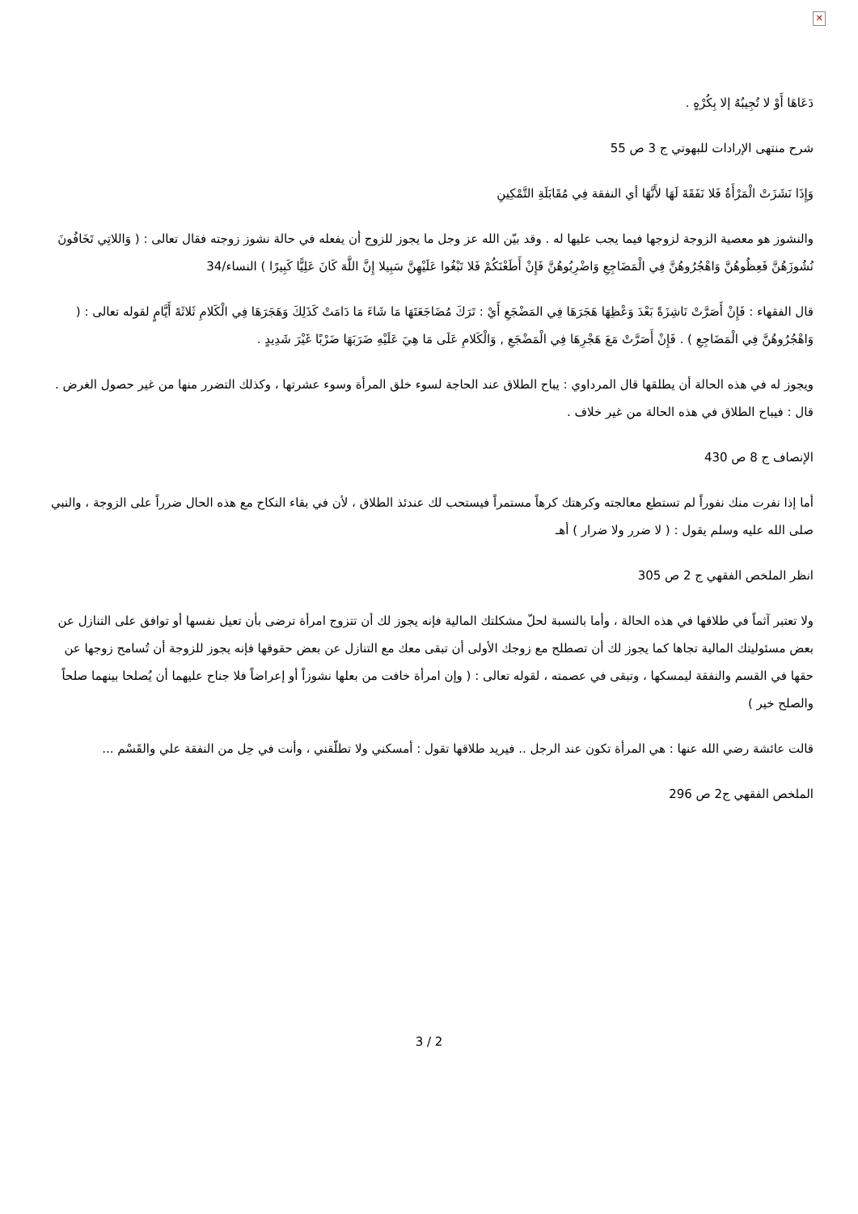✕
دَعَاهَا أَوْ لا تُجِيبُهُ إلا بِكُرْهٍ .
شرح منتهى الإرادات للبهوتي ج 3 ص 55
وَإِذَا نَشَزَتْ الْمَرْأَةُ فَلا نَفَقَةَ لَهَا لأَنَّهَا أي النفقة فِي مُقَابَلَةِ التَّمْكِينِ
والنشوز هو معصية الزوجة لزوجها فيما يجب عليها له . وقد بيّن الله عز وجل ما يجوز للزوج أن يفعله في حالة نشوز زوجته فقال تعالى : ( وَاللاتِي تَخَافُونَ نُشُوزَهُنَّ فَعِظُوهُنَّ وَاهْجُرُوهُنَّ فِي الْمَضَاجِعِ وَاضْرِبُوهُنَّ فَإِنْ أَطَعْنَكُمْ فَلا تَبْغُوا عَلَيْهِنَّ سَبِيلا إِنَّ اللَّهَ كَانَ عَلِيًّا كَبِيرًا ) النساء/34
قال الفقهاء : فَإِنْ أَصَرَّتْ نَاشِزَةً بَعْدَ وَعْظِهَا هَجَرَهَا فِي المَضْجَعِ أَيْ : تَرَكَ مُضَاجَعَتَهَا مَا شَاءَ مَا دَامَتْ كَذَلِكَ وَهَجَرَهَا فِي الْكَلامِ ثَلاثَةَ أَيَّامٍ لقوله تعالى : ( وَاهْجُرُوهُنَّ فِي الْمَضَاجِعِ ) . فَإِنْ أَصَرَّتْ مَعَ هَجْرِهَا فِي الْمَضْجَعِ , وَالْكَلامِ عَلَى مَا هِيَ عَلَيْهِ ضَرَبَهَا ضَرْبًا غَيْرَ شَدِيدٍ .
ويجوز له في هذه الحالة أن يطلقها قال المرداوي : يباح الطلاق عند الحاجة لسوء خلق المرأة وسوء عشرتها ، وكذلك التضرر منها من غير حصول الغرض . قال : فيباح الطلاق في هذه الحالة من غير خلاف .
الإنصاف ج 8 ص 430
أما إذا نفرت منك نفوراً لم تستطع معالجته وكرهتك كرهاً مستمراً فيستحب لك عندئذ الطلاق ، لأن في بقاء النكاح مع هذه الحال ضرراً على الزوجة ، والنبي صلى الله عليه وسلم يقول : ( لا ضرر ولا ضرار ) أهـ
انظر الملخص الفقهي ج 2 ص 305
ولا تعتبر آثماً في طلاقها في هذه الحالة ، وأما بالنسبة لحلّ مشكلتك المالية فإنه يجوز لك أن تتزوج امرأة ترضى بأن تعيل نفسها أو توافق على التنازل عن بعض مسئوليتك المالية تجاها كما يجوز لك أن تصطلح مع زوجك الأولى أن تبقى معك مع التنازل عن بعض حقوقها فإنه يجوز للزوجة أن تُسامح زوجها عن حقها في القسم والنفقة ليمسكها ، وتبقى في عصمته ، لقوله تعالى : ( وإن امرأة خافت من بعلها نشوزاً أو إعراضاً فلا جناح عليهما أن يُصلحا بينهما صلحاً والصلح خير )
قالت عائشة رضي الله عنها : هي المرأة تكون عند الرجل .. فيريد طلاقها تقول : أمسكني ولا تطلّقني ، وأنت في حِل من النفقة علي والقَسْم ...
الملخص الفقهي ج2 ص 296
3 / 2